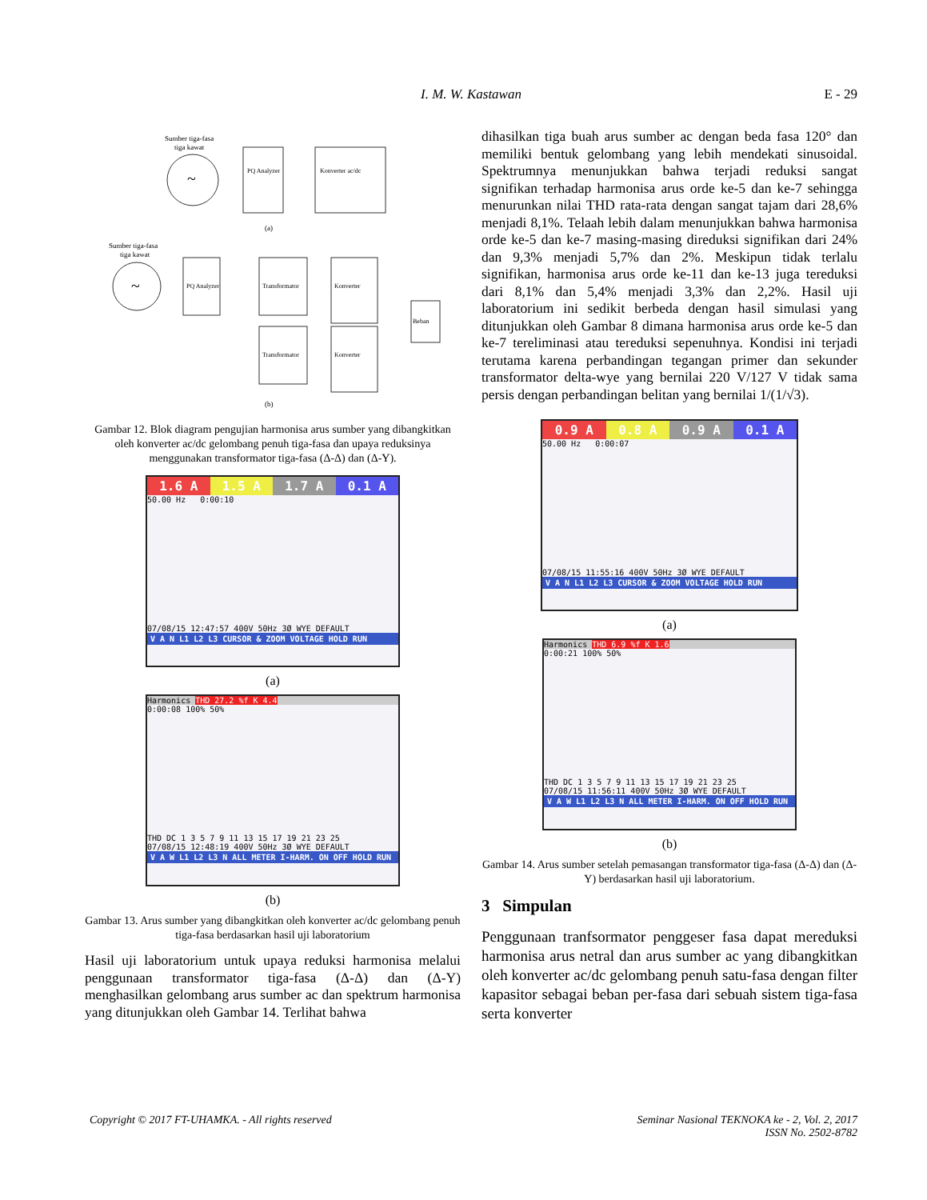I. M. W. Kastawan
E - 29
~
Sumber tiga-fasa
tiga kawat
PQ Analyzer
Konverter ac/dc
(a)
~
Sumber tiga-fasa
tiga kawat
PQ Analyzer
Transformator
Transformator
Konverter
Konverter
Beban
(b)
Gambar 12. Blok diagram pengujian harmonisa arus sumber yang dibangkitkan oleh konverter ac/dc gelombang penuh tiga-fasa dan upaya reduksinya menggunakan transformator tiga-fasa (Δ-Δ) dan (Δ-Y).
1.6 A 1.5 A 1.7 A 0.1 A
50.00 Hz 0:00:10
07/08/15 12:47:57 400V 50Hz 3Ø WYE DEFAULT
V A N L1 L2 L3 CURSOR & ZOOM VOLTAGE HOLD RUN
(a)
Harmonics THD 27.2 %f K 4.4
0:00:08 100% 50%
THD DC 1 3 5 7 9 11 13 15 17 19 21 23 25
07/08/15 12:48:19 400V 50Hz 3Ø WYE DEFAULT
V A W L1 L2 L3 N ALL METER I-HARM. ON OFF HOLD RUN
(b)
Gambar 13. Arus sumber yang dibangkitkan oleh konverter ac/dc gelombang penuh tiga-fasa berdasarkan hasil uji laboratorium
Hasil uji laboratorium untuk upaya reduksi harmonisa melalui penggunaan transformator tiga-fasa (Δ-Δ) dan (Δ-Y) menghasilkan gelombang arus sumber ac dan spektrum harmonisa yang ditunjukkan oleh Gambar 14. Terlihat bahwa
dihasilkan tiga buah arus sumber ac dengan beda fasa 120° dan memiliki bentuk gelombang yang lebih mendekati sinusoidal. Spektrumnya menunjukkan bahwa terjadi reduksi sangat signifikan terhadap harmonisa arus orde ke-5 dan ke-7 sehingga menurunkan nilai THD rata-rata dengan sangat tajam dari 28,6% menjadi 8,1%. Telaah lebih dalam menunjukkan bahwa harmonisa orde ke-5 dan ke-7 masing-masing direduksi signifikan dari 24% dan 9,3% menjadi 5,7% dan 2%. Meskipun tidak terlalu signifikan, harmonisa arus orde ke-11 dan ke-13 juga tereduksi dari 8,1% dan 5,4% menjadi 3,3% dan 2,2%. Hasil uji laboratorium ini sedikit berbeda dengan hasil simulasi yang ditunjukkan oleh Gambar 8 dimana harmonisa arus orde ke-5 dan ke-7 tereliminasi atau tereduksi sepenuhnya. Kondisi ini terjadi terutama karena perbandingan tegangan primer dan sekunder transformator delta-wye yang bernilai 220 V/127 V tidak sama persis dengan perbandingan belitan yang bernilai 1/(1/√3).
0.9 A 0.8 A 0.9 A 0.1 A
50.00 Hz 0:00:07
07/08/15 11:55:16 400V 50Hz 3Ø WYE DEFAULT
V A N L1 L2 L3 CURSOR & ZOOM VOLTAGE HOLD RUN
(a)
Harmonics THD 6.9 %f K 1.6
0:00:21 100% 50%
THD DC 1 3 5 7 9 11 13 15 17 19 21 23 25
07/08/15 11:56:11 400V 50Hz 3Ø WYE DEFAULT
V A W L1 L2 L3 N ALL METER I-HARM. ON OFF HOLD RUN
(b)
Gambar 14. Arus sumber setelah pemasangan transformator tiga-fasa (Δ-Δ) dan (Δ-Y) berdasarkan hasil uji laboratorium.
3 Simpulan
Penggunaan tranfsormator penggeser fasa dapat mereduksi harmonisa arus netral dan arus sumber ac yang dibangkitkan oleh konverter ac/dc gelombang penuh satu-fasa dengan filter kapasitor sebagai beban per-fasa dari sebuah sistem tiga-fasa serta konverter
Copyright © 2017 FT-UHAMKA. - All rights reserved
Seminar Nasional TEKNOKA ke - 2, Vol. 2, 2017
ISSN No. 2502-8782